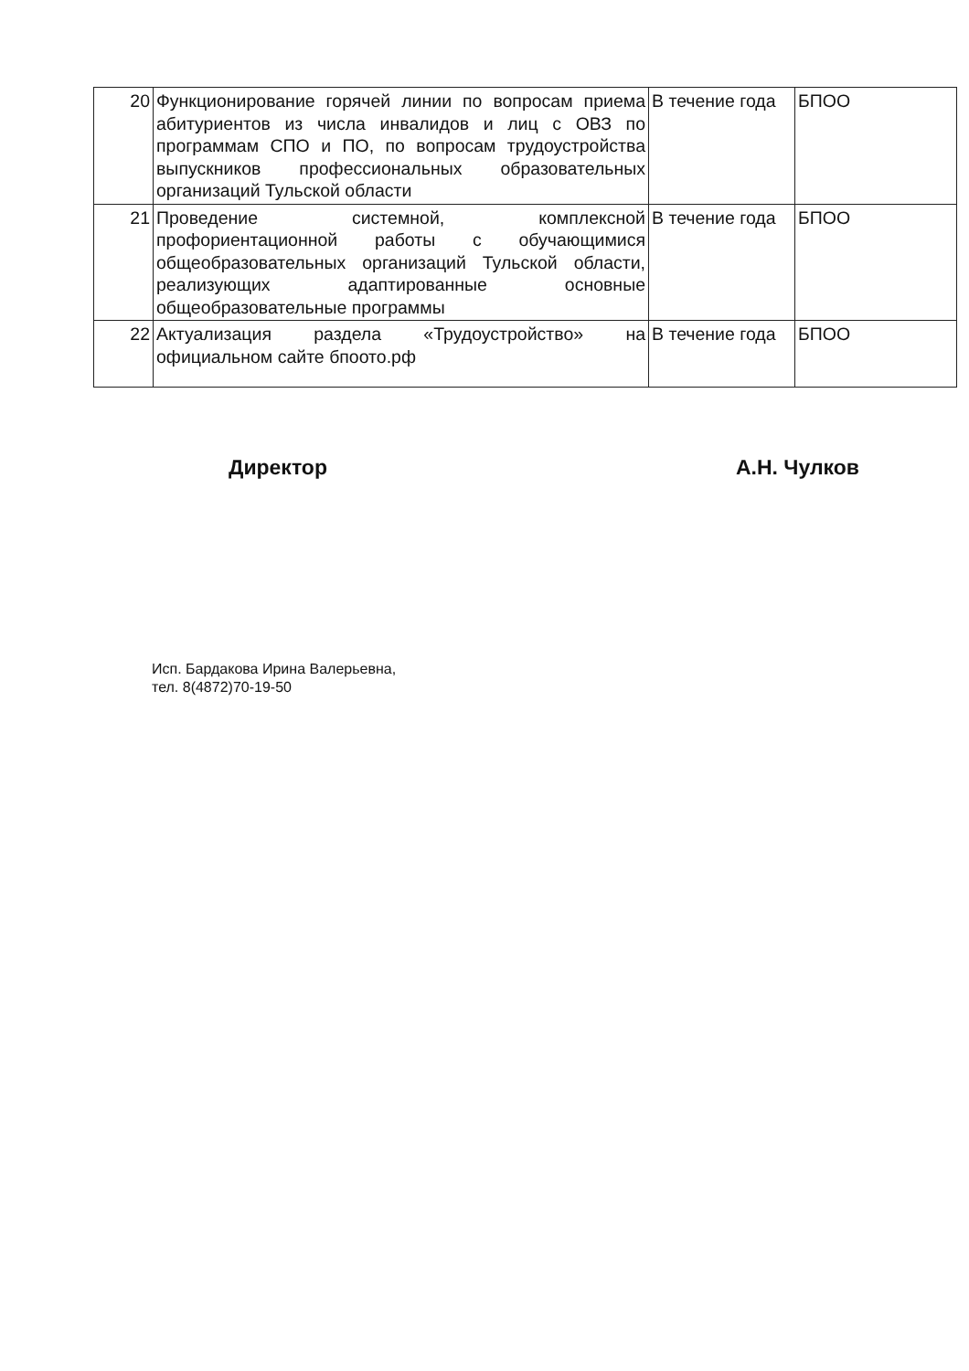| 20 | Функционирование горячей линии по вопросам приема абитуриентов из числа инвалидов и лиц с ОВЗ по программам СПО и ПО, по вопросам трудоустройства выпускников профессиональных образовательных организаций Тульской области | В течение года | БПОО |
| 21 | Проведение системной, комплексной профориентационной работы с обучающимися общеобразовательных организаций Тульской области, реализующих адаптированные основные общеобразовательные программы | В течение года | БПОО |
| 22 | Актуализация раздела «Трудоустройство» на официальном сайте бпоото.рф | В течение года | БПОО |
Директор А.Н. Чулков
Исп. Бардакова Ирина Валерьевна,
тел. 8(4872)70-19-50